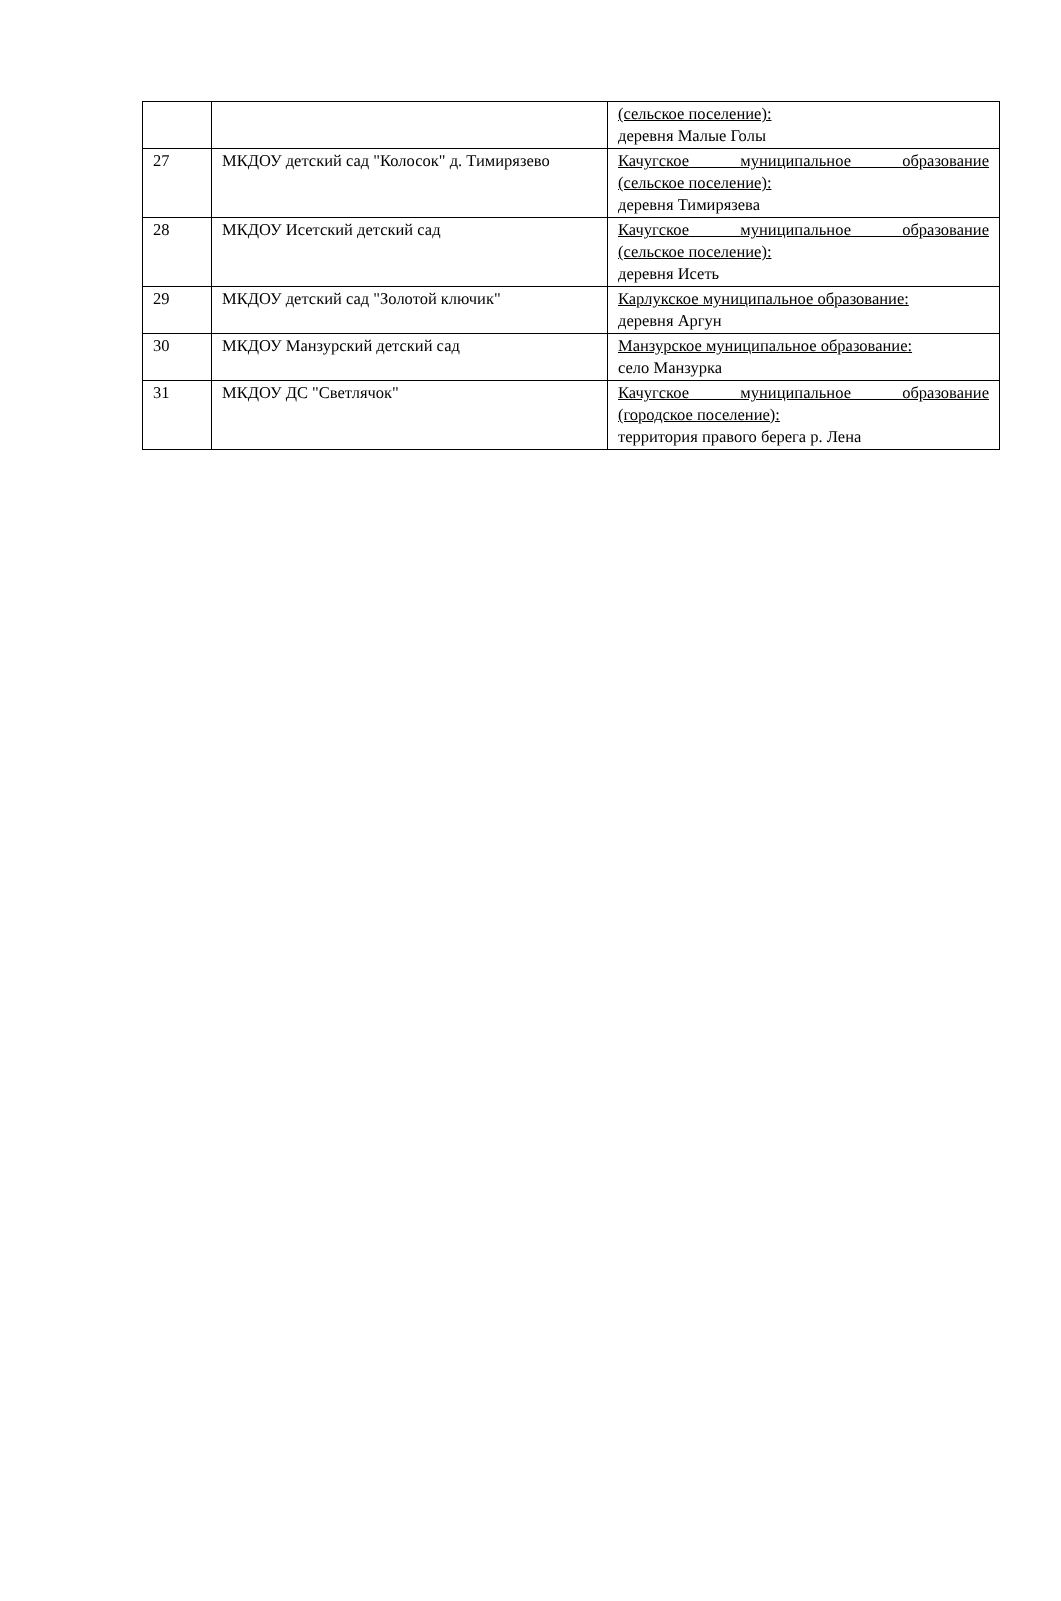| | | (сельское поселение): деревня Малые Голы |
| 27 | МКДОУ детский сад "Колосок" д. Тимирязево | Качугское муниципальное образование (сельское поселение): деревня Тимирязева |
| 28 | МКДОУ Исетский детский сад | Качугское муниципальное образование (сельское поселение): деревня Исеть |
| 29 | МКДОУ детский сад "Золотой ключик" | Карлукское муниципальное образование: деревня Аргун |
| 30 | МКДОУ Манзурский детский сад | Манзурское муниципальное образование: село Манзурка |
| 31 | МКДОУ ДС "Светлячок" | Качугское муниципальное образование (городское поселение): территория правого берега р. Лена |